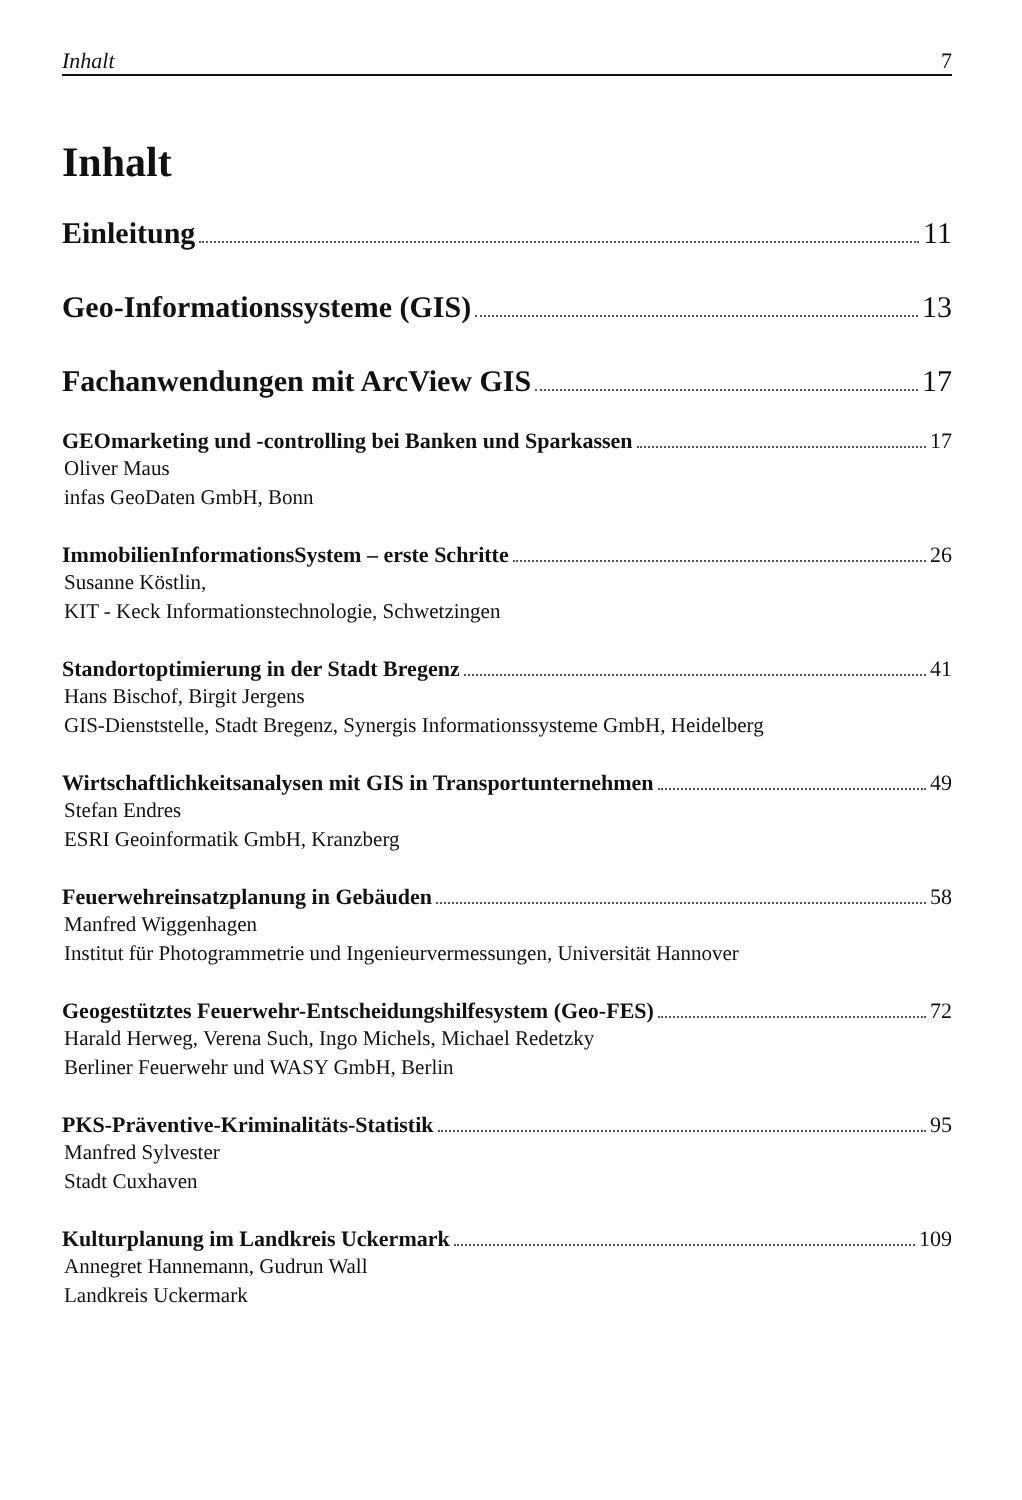Inhalt 7
Inhalt
Einleitung 11
Geo-Informationssysteme (GIS) 13
Fachanwendungen mit ArcView GIS 17
GEOmarketing und -controlling bei Banken und Sparkassen 17
Oliver Maus
infas GeoDaten GmbH, Bonn
ImmobilienInformationsSystem – erste Schritte 26
Susanne Köstlin,
KIT - Keck Informationstechnologie, Schwetzingen
Standortoptimierung in der Stadt Bregenz 41
Hans Bischof, Birgit Jergens
GIS-Dienststelle, Stadt Bregenz, Synergis Informationssysteme GmbH, Heidelberg
Wirtschaftlichkeitsanalysen mit GIS in Transportunternehmen 49
Stefan Endres
ESRI Geoinformatik GmbH, Kranzberg
Feuerwehreinsatzplanung in Gebäuden 58
Manfred Wiggenhagen
Institut für Photogrammetrie und Ingenieurvermessungen, Universität Hannover
Geogestütztes Feuerwehr-Entscheidungshilfesystem (Geo-FES) 72
Harald Herweg, Verena Such, Ingo Michels, Michael Redetzky
Berliner Feuerwehr und WASY GmbH, Berlin
PKS-Präventive-Kriminalitäts-Statistik 95
Manfred Sylvester
Stadt Cuxhaven
Kulturplanung im Landkreis Uckermark 109
Annegret Hannemann, Gudrun Wall
Landkreis Uckermark